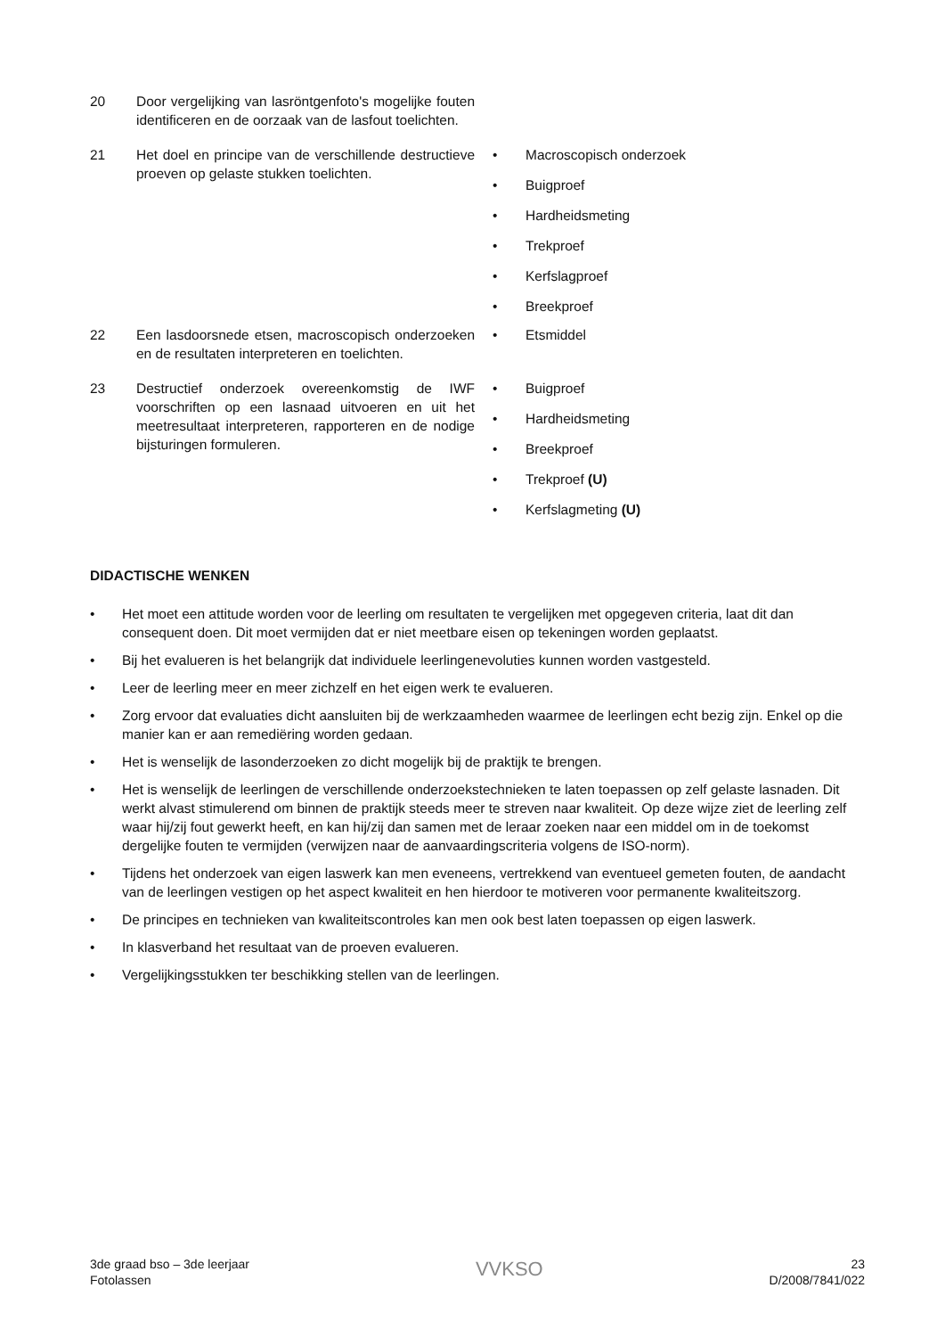20 Door vergelijking van lasröntgenfoto's mogelijke fouten identificeren en de oorzaak van de lasfout toelichten.
21 Het doel en principe van de verschillende destructieve proeven op gelaste stukken toelichten.
• Macroscopisch onderzoek
• Buigproef
• Hardheidsmeting
• Trekproef
• Kerfslagproef
• Breekproef
22 Een lasdoorsnede etsen, macroscopisch onderzoeken en de resultaten interpreteren en toelichten.
• Etsmiddel
23 Destructief onderzoek overeenkomstig de IWF voorschriften op een lasnaad uitvoeren en uit het meetresultaat interpreteren, rapporteren en de nodige bijsturingen formuleren.
• Buigproef
• Hardheidsmeting
• Breekproef
• Trekproef (U)
• Kerfslagmeting (U)
DIDACTISCHE WENKEN
• Het moet een attitude worden voor de leerling om resultaten te vergelijken met opgegeven criteria, laat dit dan consequent doen. Dit moet vermijden dat er niet meetbare eisen op tekeningen worden geplaatst.
• Bij het evalueren is het belangrijk dat individuele leerlingenevoluties kunnen worden vastgesteld.
• Leer de leerling meer en meer zichzelf en het eigen werk te evalueren.
• Zorg ervoor dat evaluaties dicht aansluiten bij de werkzaamheden waarmee de leerlingen echt bezig zijn. Enkel op die manier kan er aan remediëring worden gedaan.
• Het is wenselijk de lasonderzoeken zo dicht mogelijk bij de praktijk te brengen.
• Het is wenselijk de leerlingen de verschillende onderzoekstechnieken te laten toepassen op zelf gelaste lasnaden. Dit werkt alvast stimulerend om binnen de praktijk steeds meer te streven naar kwaliteit. Op deze wijze ziet de leerling zelf waar hij/zij fout gewerkt heeft, en kan hij/zij dan samen met de leraar zoeken naar een middel om in de toekomst dergelijke fouten te vermijden (verwijzen naar de aanvaardingscriteria volgens de ISO-norm).
• Tijdens het onderzoek van eigen laswerk kan men eveneens, vertrekkend van eventueel gemeten fouten, de aandacht van de leerlingen vestigen op het aspect kwaliteit en hen hierdoor te motiveren voor permanente kwaliteitszorg.
• De principes en technieken van kwaliteitscontroles kan men ook best laten toepassen op eigen laswerk.
• In klasverband het resultaat van de proeven evalueren.
• Vergelijkingsstukken ter beschikking stellen van de leerlingen.
3de graad bso – 3de leerjaar
Fotolassen
VVKSO
23
D/2008/7841/022